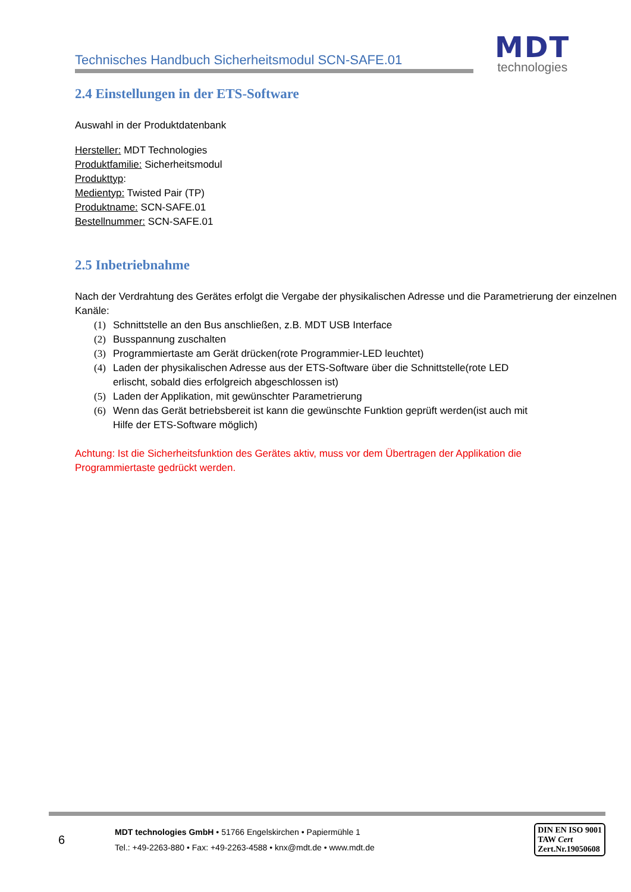Technisches Handbuch Sicherheitsmodul SCN-SAFE.01
MDT
technologies
2.4 Einstellungen in der ETS-Software
Auswahl in der Produktdatenbank
Hersteller: MDT Technologies
Produktfamilie: Sicherheitsmodul
Produkttyp:
Medientyp: Twisted Pair (TP)
Produktname: SCN-SAFE.01
Bestellnummer: SCN-SAFE.01
2.5 Inbetriebnahme
Nach der Verdrahtung des Gerätes erfolgt die Vergabe der physikalischen Adresse und die Parametrierung der einzelnen Kanäle:
(1) Schnittstelle an den Bus anschließen, z.B. MDT USB Interface
(2) Busspannung zuschalten
(3) Programmiertaste am Gerät drücken(rote Programmier-LED leuchtet)
(4) Laden der physikalischen Adresse aus der ETS-Software über die Schnittstelle(rote LED erlischt, sobald dies erfolgreich abgeschlossen ist)
(5) Laden der Applikation, mit gewünschter Parametrierung
(6) Wenn das Gerät betriebsbereit ist kann die gewünschte Funktion geprüft werden(ist auch mit Hilfe der ETS-Software möglich)
Achtung: Ist die Sicherheitsfunktion des Gerätes aktiv, muss vor dem Übertragen der Applikation die Programmiertaste gedrückt werden.
6
MDT technologies GmbH • 51766 Engelskirchen • Papiermühle 1
Tel.: +49-2263-880 • Fax: +49-2263-4588 • knx@mdt.de • www.mdt.de
DIN EN ISO 9001
TAW Cert
Zert.Nr.19050608